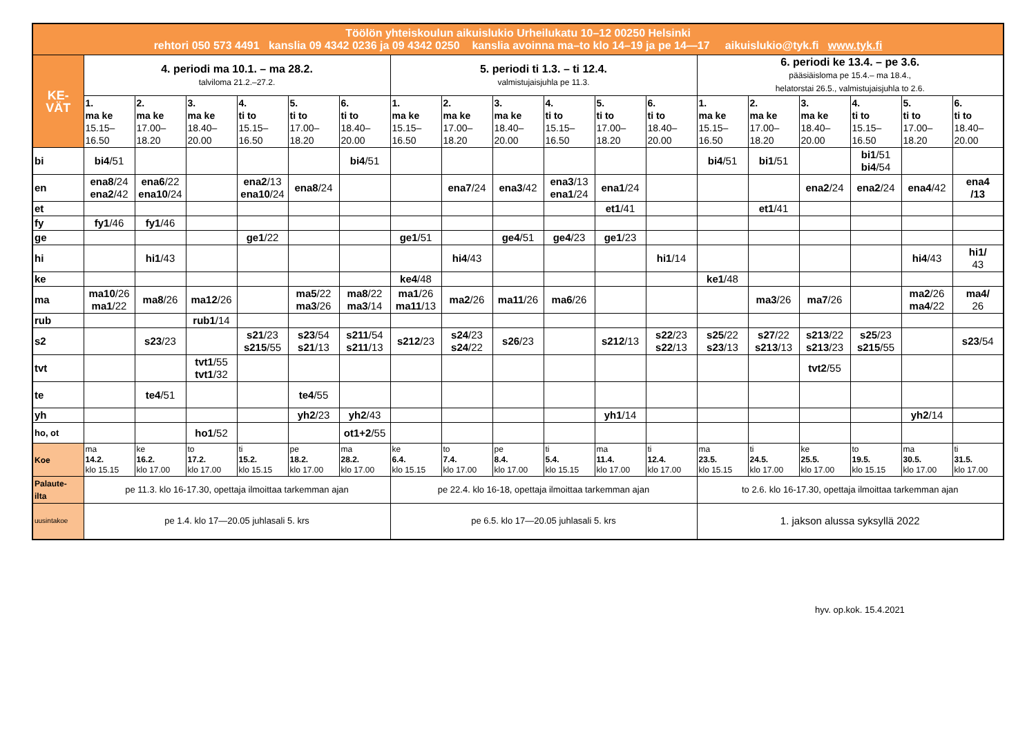| Töölön yhteiskoulun aikuislukio Urheilukatu 10–12 00250 Helsinki rehtori 050 573 4491 kanslia 09 4342 0236 ja 09 4342 0250 kanslia avoinna ma–to klo 14–19 ja pe 14—17 aikuislukio@tyk.fi www.tyk.fi | | | | | | | | | | | | | | | | | | |
| KE- VÄT | 4. periodi ma 10.1. – ma 28.2. talviloma 21.2.–27.2. | | | | | | 5. periodi ti 1.3. – ti 12.4. valmistujaisjuhla pe 11.3. | | | | | | 6. periodi ke 13.4. – pe 3.6. pääsiäisloma pe 15.4.– ma 18.4., helatorstai 26.5., valmistujaisjuhla to 2.6. | | | | | |
| | 1. ma ke 15.15– 16.50 | 2. ma ke 17.00– 18.20 | 3. ma ke 18.40– 20.00 | 4. ti to 15.15– 16.50 | 5. ti to 17.00– 18.20 | 6. ti to 18.40– 20.00 | 1. ma ke 15.15– 16.50 | 2. ma ke 17.00– 18.20 | 3. ma ke 18.40– 20.00 | 4. ti to 15.15– 16.50 | 5. ti to 17.00– 18.20 | 6. ti to 18.40– 20.00 | 1. ma ke 15.15– 16.50 | 2. ma ke 17.00– 18.20 | 3. ma ke 18.40– 20.00 | 4. ti to 15.15– 16.50 | 5. ti to 17.00– 18.20 | 6. ti to 18.40– 20.00 |
| bi | bi4 /51 | | | | | bi4 /51 | | | | | | | bi4 /51 | bi1 /51 | | bi1 /51 bi4 /54 | | |
| en | ena8 /24 ena2 /42 | ena6 /22 ena10 /24 | | ena2 /13 ena10 /24 | ena8 /24 | | | ena7 /24 | ena3 /42 | ena3 /13 ena1 /24 | ena1 /24 | | | | ena2 /24 | ena2 /24 | ena4 /42 | ena4 /13 |
| et | | | | | | | | | | | et1 /41 | | | et1 /41 | | | | |
| fy | fy1 /46 | fy1 /46 | | | | | | | | | | | | | | | | |
| ge | | | | ge1 /22 | | | ge1 /51 | | ge4 /51 | ge4 /23 | ge1 /23 | | | | | | | |
| hi | | hi1 /43 | | | | | | hi4 /43 | | | | hi1 /14 | | | | | hi4 /43 | hi1/ 43 |
| ke | | | | | | | ke4 /48 | | | | | | ke1 /48 | | | | | |
| ma | ma10 /26 ma1 /22 | ma8 /26 | ma12 /26 | | ma5 /22 ma3 /26 | ma8 /22 ma3 /14 | ma1 /26 ma11 /13 | ma2 /26 | ma11 /26 | ma6 /26 | | | | ma3 /26 | ma7 /26 | | ma2 /26 ma4 /22 | ma4/ 26 |
| rub | | | rub1 /14 | | | | | | | | | | | | | | | |
| s2 | | s23 /23 | | s21 /23 s215 /55 | s23 /54 s21 /13 | s211 /54 s211 /13 | s212 /23 | s24 /23 s24 /22 | s26 /23 | | s212 /13 | s22 /23 s22 /13 | s25 /22 s23 /13 | s27 /22 s213 /13 | s213 /22 s213 /23 | s25 /23 s215 /55 | | s23 /54 |
| tvt | | | tvt1 /55 tvt1 /32 | | | | | | | | | | | | tvt2 /55 | | | |
| te | | te4 /51 | | | te4 /55 | | | | | | | | | | | | | |
| yh | | | | | yh2 /23 | yh2 /43 | | | | | yh1 /14 | | | | | | yh2 /14 | |
| ho, ot | | | ho1 /52 | | | ot1+2 /55 | | | | | | | | | | | | |
| Koe | ma 14.2. klo 15.15 | ke 16.2. klo 17.00 | to 17.2. klo 17.00 | ti 15.2. klo 15.15 | pe 18.2. klo 17.00 | ma 28.2. klo 17.00 | ke 6.4. klo 15.15 | to 7.4. klo 17.00 | pe 8.4. klo 17.00 | ti 5.4. klo 15.15 | ma 11.4. klo 17.00 | ti 12.4. klo 17.00 | ma 23.5. klo 15.15 | ti 24.5. klo 17.00 | ke 25.5. klo 17.00 | to 19.5. klo 15.15 | ma 30.5. klo 17.00 | ti 31.5. klo 17.00 |
| Palaute- ilta | pe 11.3. klo 16-17.30, opettaja ilmoittaa tarkemman ajan | | | | | | pe 22.4. klo 16-18, opettaja ilmoittaa tarkemman ajan | | | | | | to 2.6. klo 16-17.30, opettaja ilmoittaa tarkemman ajan | | | | | |
| uusintakoe | pe 1.4. klo 17—20.05 juhlasali 5. krs | | | | | | pe 6.5. klo 17—20.05 juhlasali 5. krs | | | | | | 1. jakson alussa syksyllä 2022 | | | | | |
hyv. op.kok. 15.4.2021